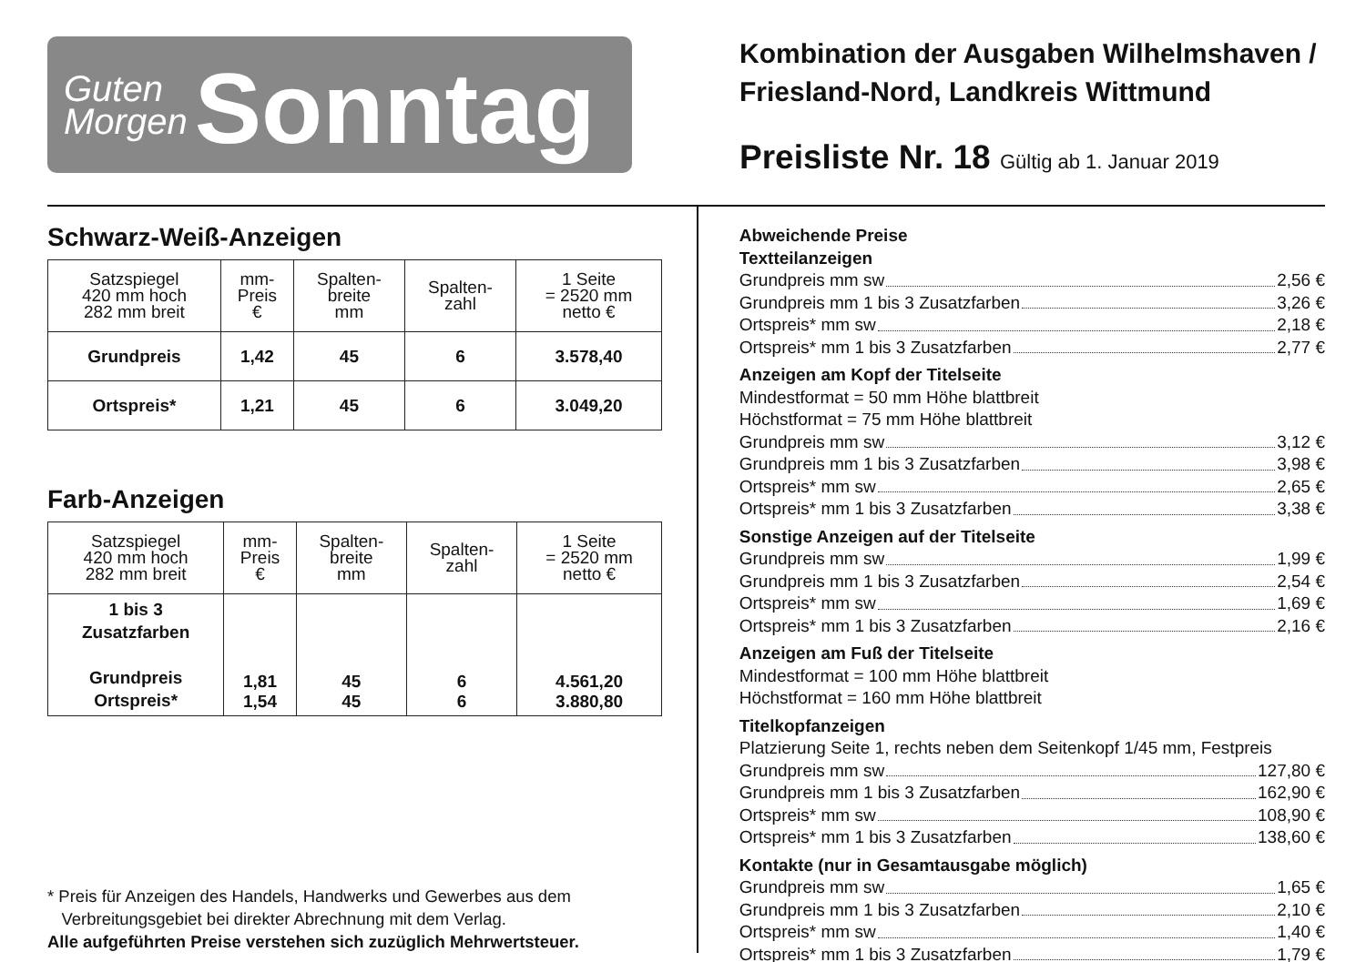Guten
Morgen
Sonntag
Kombination der Ausgaben Wilhelmshaven /
Friesland-Nord, Landkreis Wittmund
Preisliste Nr. 18 Gültig ab 1. Januar 2019
Schwarz-Weiß-Anzeigen
| Satzspiegel 420 mm hoch 282 mm breit | mm- Preis € | Spalten- breite mm | Spalten- zahl | 1 Seite = 2520 mm netto € |
| --- | --- | --- | --- | --- |
| Grundpreis | 1,42 | 45 | 6 | 3.578,40 |
| Ortspreis* | 1,21 | 45 | 6 | 3.049,20 |
Farb-Anzeigen
| Satzspiegel 420 mm hoch 282 mm breit | mm- Preis € | Spalten- breite mm | Spalten- zahl | 1 Seite = 2520 mm netto € |
| --- | --- | --- | --- | --- |
| 1 bis 3 Zusatzfarben Grundpreis Ortspreis* | 1,81 1,54 | 45 45 | 6 6 | 4.561,20 3.880,80 |
* Preis für Anzeigen des Handels, Handwerks und Gewerbes aus dem
Verbreitungsgebiet bei direkter Abrechnung mit dem Verlag.
Alle aufgeführten Preise verstehen sich zuzüglich Mehrwertsteuer.
Abweichende Preise
Textteilanzeigen
Grundpreis mm sw 2,56 €
Grundpreis mm 1 bis 3 Zusatzfarben 3,26 €
Ortspreis* mm sw 2,18 €
Ortspreis* mm 1 bis 3 Zusatzfarben 2,77 €
Anzeigen am Kopf der Titelseite
Mindestformat = 50 mm Höhe blattbreit
Höchstformat = 75 mm Höhe blattbreit
Grundpreis mm sw 3,12 €
Grundpreis mm 1 bis 3 Zusatzfarben 3,98 €
Ortspreis* mm sw 2,65 €
Ortspreis* mm 1 bis 3 Zusatzfarben 3,38 €
Sonstige Anzeigen auf der Titelseite
Grundpreis mm sw 1,99 €
Grundpreis mm 1 bis 3 Zusatzfarben 2,54 €
Ortspreis* mm sw 1,69 €
Ortspreis* mm 1 bis 3 Zusatzfarben 2,16 €
Anzeigen am Fuß der Titelseite
Mindestformat = 100 mm Höhe blattbreit
Höchstformat = 160 mm Höhe blattbreit
Titelkopfanzeigen
Platzierung Seite 1, rechts neben dem Seitenkopf 1/45 mm, Festpreis
Grundpreis mm sw 127,80 €
Grundpreis mm 1 bis 3 Zusatzfarben 162,90 €
Ortspreis* mm sw 108,90 €
Ortspreis* mm 1 bis 3 Zusatzfarben 138,60 €
Kontakte (nur in Gesamtausgabe möglich)
Grundpreis mm sw 1,65 €
Grundpreis mm 1 bis 3 Zusatzfarben 2,10 €
Ortspreis* mm sw 1,40 €
Ortspreis* mm 1 bis 3 Zusatzfarben 1,79 €